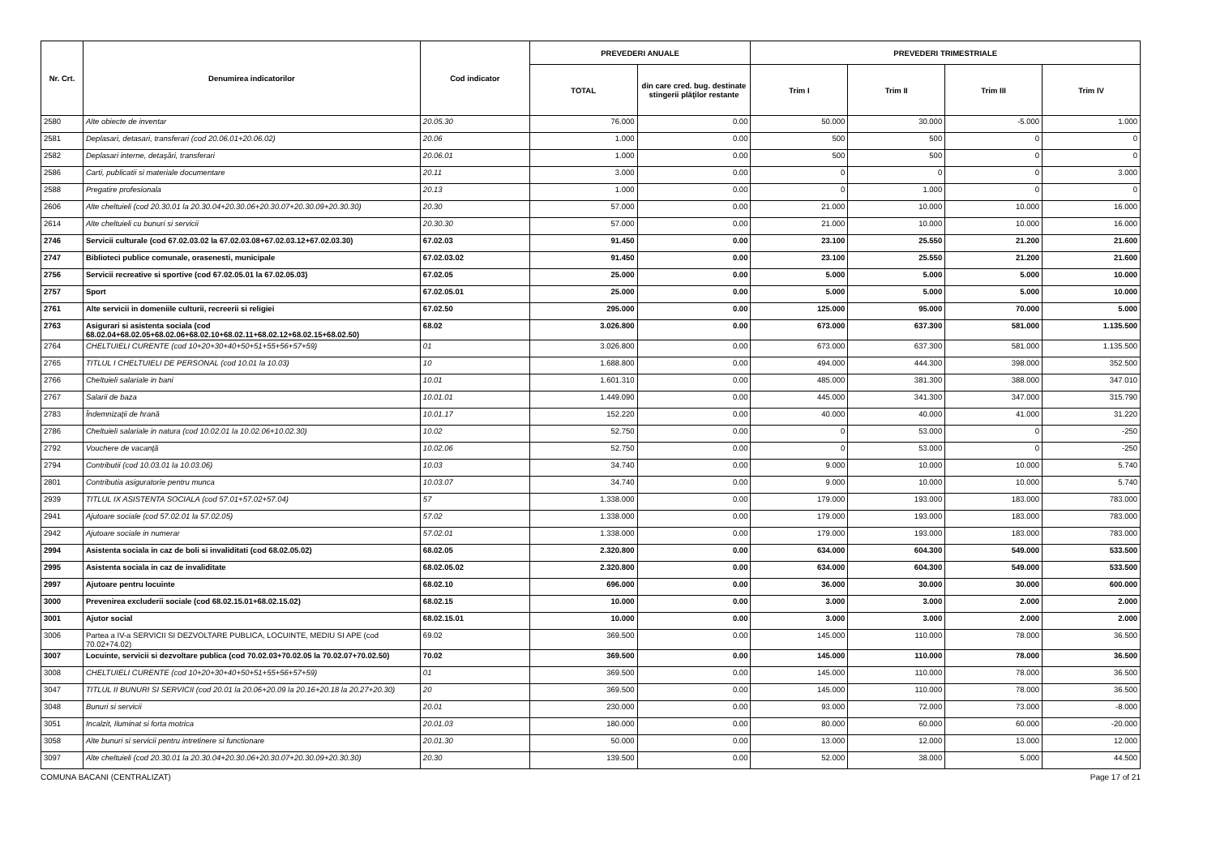| Nr. Crt. | Denumirea indicatorilor | Cod indicator | PREVEDERI ANUALE | | PREVEDERI TRIMESTRIALE | | | |
| --- | --- | --- | --- | --- | --- | --- | --- | --- |
| | | | TOTAL | din care cred. bug. destinate stingerii plăţilor restante | Trim I | Trim II | Trim III | Trim IV |
| 2580 | Alte obiecte de inventar | 20.05.30 | 76.000 | 0.00 | 50.000 | 30.000 | -5.000 | 1.000 |
| 2581 | Deplasari, detasari, transferari (cod 20.06.01+20.06.02) | 20.06 | 1.000 | 0.00 | 500 | 500 | 0 | 0 |
| 2582 | Deplasari interne, detaşări, transferari | 20.06.01 | 1.000 | 0.00 | 500 | 500 | 0 | 0 |
| 2586 | Carti, publicatii si materiale documentare | 20.11 | 3.000 | 0.00 | 0 | 0 | 0 | 3.000 |
| 2588 | Pregatire profesionala | 20.13 | 1.000 | 0.00 | 0 | 1.000 | 0 | 0 |
| 2606 | Alte cheltuieli (cod 20.30.01 la 20.30.04+20.30.06+20.30.07+20.30.09+20.30.30) | 20.30 | 57.000 | 0.00 | 21.000 | 10.000 | 10.000 | 16.000 |
| 2614 | Alte cheltuieli cu bunuri si servicii | 20.30.30 | 57.000 | 0.00 | 21.000 | 10.000 | 10.000 | 16.000 |
| 2746 | Servicii culturale (cod 67.02.03.02 la 67.02.03.08+67.02.03.12+67.02.03.30) | 67.02.03 | 91.450 | 0.00 | 23.100 | 25.550 | 21.200 | 21.600 |
| 2747 | Biblioteci publice comunale, orasenesti, municipale | 67.02.03.02 | 91.450 | 0.00 | 23.100 | 25.550 | 21.200 | 21.600 |
| 2756 | Servicii recreative si sportive (cod 67.02.05.01 la 67.02.05.03) | 67.02.05 | 25.000 | 0.00 | 5.000 | 5.000 | 5.000 | 10.000 |
| 2757 | Sport | 67.02.05.01 | 25.000 | 0.00 | 5.000 | 5.000 | 5.000 | 10.000 |
| 2761 | Alte servicii in domeniile culturii, recreerii si religiei | 67.02.50 | 295.000 | 0.00 | 125.000 | 95.000 | 70.000 | 5.000 |
| 2763 | Asigurari si asistenta sociala (cod 68.02.04+68.02.05+68.02.06+68.02.10+68.02.11+68.02.12+68.02.15+68.02.50) | 68.02 | 3.026.800 | 0.00 | 673.000 | 637.300 | 581.000 | 1.135.500 |
| 2764 | CHELTUIELI CURENTE (cod 10+20+30+40+50+51+55+56+57+59) | 01 | 3.026.800 | 0.00 | 673.000 | 637.300 | 581.000 | 1.135.500 |
| 2765 | TITLUL I CHELTUIELI DE PERSONAL (cod 10.01 la 10.03) | 10 | 1.688.800 | 0.00 | 494.000 | 444.300 | 398.000 | 352.500 |
| 2766 | Cheltuieli salariale in bani | 10.01 | 1.601.310 | 0.00 | 485.000 | 381.300 | 388.000 | 347.010 |
| 2767 | Salarii de baza | 10.01.01 | 1.449.090 | 0.00 | 445.000 | 341.300 | 347.000 | 315.790 |
| 2783 | Îndemnizaţii de hrană | 10.01.17 | 152.220 | 0.00 | 40.000 | 40.000 | 41.000 | 31.220 |
| 2786 | Cheltuieli salariale in natura (cod 10.02.01 la 10.02.06+10.02.30) | 10.02 | 52.750 | 0.00 | 0 | 53.000 | 0 | -250 |
| 2792 | Vouchere de vacanţă | 10.02.06 | 52.750 | 0.00 | 0 | 53.000 | 0 | -250 |
| 2794 | Contributii (cod 10.03.01 la 10.03.06) | 10.03 | 34.740 | 0.00 | 9.000 | 10.000 | 10.000 | 5.740 |
| 2801 | Contributia asiguratorie pentru munca | 10.03.07 | 34.740 | 0.00 | 9.000 | 10.000 | 10.000 | 5.740 |
| 2939 | TITLUL IX ASISTENTA SOCIALA (cod 57.01+57.02+57.04) | 57 | 1.338.000 | 0.00 | 179.000 | 193.000 | 183.000 | 783.000 |
| 2941 | Ajutoare sociale (cod 57.02.01 la 57.02.05) | 57.02 | 1.338.000 | 0.00 | 179.000 | 193.000 | 183.000 | 783.000 |
| 2942 | Ajutoare sociale in numerar | 57.02.01 | 1.338.000 | 0.00 | 179.000 | 193.000 | 183.000 | 783.000 |
| 2994 | Asistenta sociala in caz de boli si invaliditati (cod 68.02.05.02) | 68.02.05 | 2.320.800 | 0.00 | 634.000 | 604.300 | 549.000 | 533.500 |
| 2995 | Asistenta sociala in caz de invaliditate | 68.02.05.02 | 2.320.800 | 0.00 | 634.000 | 604.300 | 549.000 | 533.500 |
| 2997 | Ajutoare pentru locuinte | 68.02.10 | 696.000 | 0.00 | 36.000 | 30.000 | 30.000 | 600.000 |
| 3000 | Prevenirea excluderii sociale (cod 68.02.15.01+68.02.15.02) | 68.02.15 | 10.000 | 0.00 | 3.000 | 3.000 | 2.000 | 2.000 |
| 3001 | Ajutor social | 68.02.15.01 | 10.000 | 0.00 | 3.000 | 3.000 | 2.000 | 2.000 |
| 3006 | Partea a IV-a SERVICII SI DEZVOLTARE PUBLICA, LOCUINTE, MEDIU SI APE (cod 70.02+74.02) | 69.02 | 369.500 | 0.00 | 145.000 | 110.000 | 78.000 | 36.500 |
| 3007 | Locuinte, servicii si dezvoltare publica (cod 70.02.03+70.02.05 la 70.02.07+70.02.50) | 70.02 | 369.500 | 0.00 | 145.000 | 110.000 | 78.000 | 36.500 |
| 3008 | CHELTUIELI CURENTE (cod 10+20+30+40+50+51+55+56+57+59) | 01 | 369.500 | 0.00 | 145.000 | 110.000 | 78.000 | 36.500 |
| 3047 | TITLUL II BUNURI SI SERVICII (cod 20.01 la 20.06+20.09 la 20.16+20.18 la 20.27+20.30) | 20 | 369.500 | 0.00 | 145.000 | 110.000 | 78.000 | 36.500 |
| 3048 | Bunuri si servicii | 20.01 | 230.000 | 0.00 | 93.000 | 72.000 | 73.000 | -8.000 |
| 3051 | Incalzit, Iluminat si forta motrica | 20.01.03 | 180.000 | 0.00 | 80.000 | 60.000 | 60.000 | -20.000 |
| 3058 | Alte bunuri si servicii pentru intretinere si functionare | 20.01.30 | 50.000 | 0.00 | 13.000 | 12.000 | 13.000 | 12.000 |
| 3097 | Alte cheltuieli (cod 20.30.01 la 20.30.04+20.30.06+20.30.07+20.30.09+20.30.30) | 20.30 | 139.500 | 0.00 | 52.000 | 38.000 | 5.000 | 44.500 |
COMUNA BACANI (CENTRALIZAT) Page 17 of 21